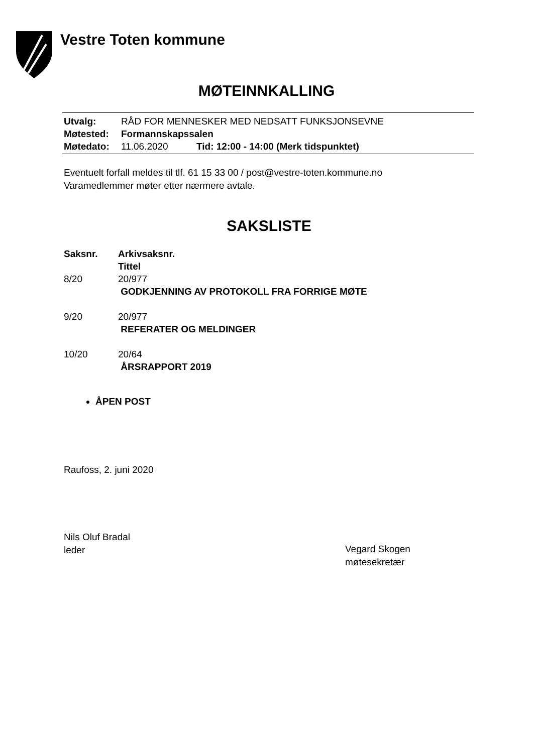Vestre Toten kommune
MØTEINNKALLING
| Utvalg: | RÅD FOR MENNESKER MED NEDSATT FUNKSJONSEVNE | |
| Møtested: | Formannskapssalen | |
| Møtedato: | 11.06.2020 | Tid: 12:00 - 14:00 (Merk tidspunktet) |
Eventuelt forfall meldes til tlf. 61 15 33 00 / post@vestre-toten.kommune.no
Varamedlemmer møter etter nærmere avtale.
SAKSLISTE
| Saksnr. | Arkivsaksnr. Tittel |
| --- | --- |
| 8/20 | 20/977 GODKJENNING AV PROTOKOLL FRA FORRIGE MØTE |
| 9/20 | 20/977 REFERATER OG MELDINGER |
| 10/20 | 20/64 ÅRSRAPPORT 2019 |
ÅPEN POST
Raufoss, 2. juni 2020
Nils Oluf Bradal
leder
Vegard Skogen
møtesekretær